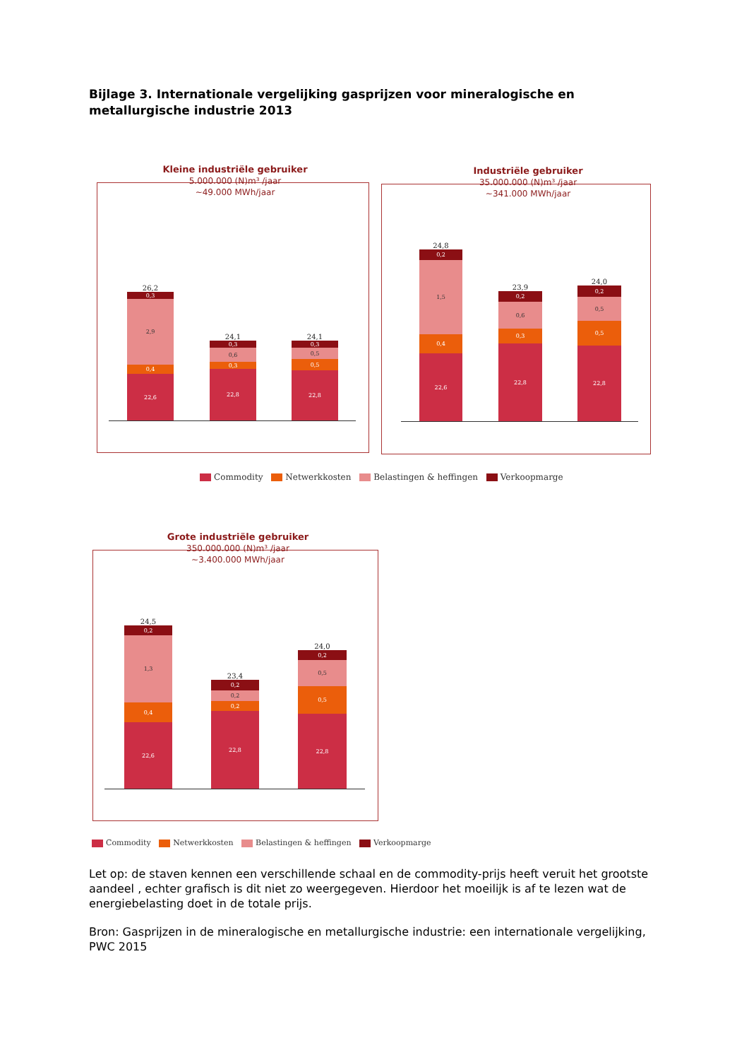Bijlage 3. Internationale vergelijking gasprijzen voor mineralogische en metallurgische industrie 2013
Kleine industriële gebruiker
5.000.000 (N)m³ /jaar
~49.000 MWh/jaar
26,2
0,3
2,9
0,4
22,6
24,1
0,3
0,6
0,3
22,8
24,1
0,3
0,5
0,5
22,8
Industriële gebruiker
35.000.000 (N)m³ /jaar
~341.000 MWh/jaar
24,8
0,2
1,5
0,4
22,6
23,9
0,2
0,6
0,3
22,8
24,0
0,2
0,5
0,5
22,8
Commodity Netwerkkosten Belastingen & heffingen Verkoopmarge
Grote industriële gebruiker
350.000.000 (N)m³ /jaar
~3.400.000 MWh/jaar
24,5
0,2
1,3
0,4
22,6
23,4
0,2
0,2
0,2
22,8
24,0
0,2
0,5
0,5
22,8
Commodity Netwerkkosten Belastingen & heffingen Verkoopmarge
Let op: de staven kennen een verschillende schaal en de commodity-prijs heeft veruit het grootste aandeel , echter grafisch is dit niet zo weergegeven. Hierdoor het moeilijk is af te lezen wat de energiebelasting doet in de totale prijs.
Bron: Gasprijzen in de mineralogische en metallurgische industrie: een internationale vergelijking, PWC 2015